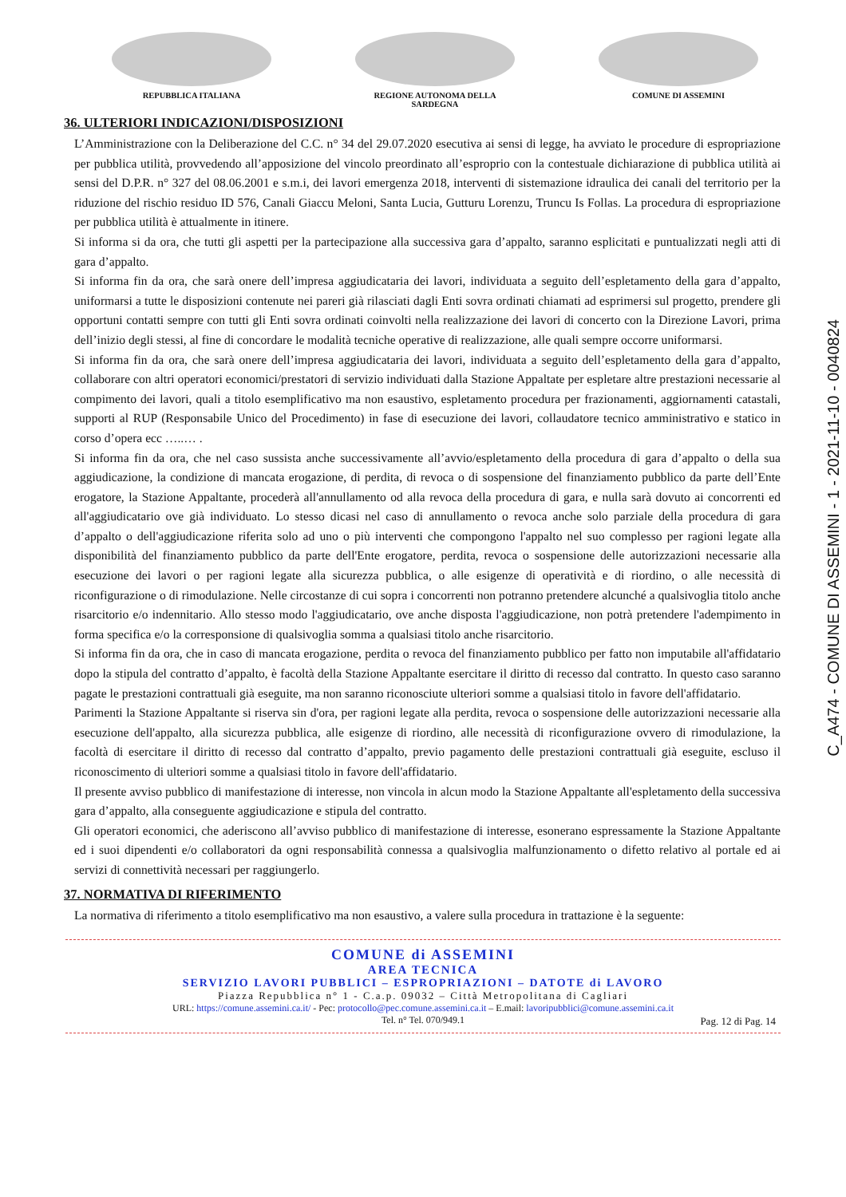REPUBBLICA ITALIANA REGIONE AUTONOMA DELLA SARDEGNA COMUNE DI ASSEMINI
36. ULTERIORI INDICAZIONI/DISPOSIZIONI
L’Amministrazione con la Deliberazione del C.C. n° 34 del 29.07.2020 esecutiva ai sensi di legge, ha avviato le procedure di espropriazione per pubblica utilità, provvedendo all’apposizione del vincolo preordinato all’esproprio con la contestuale dichiarazione di pubblica utilità ai sensi del D.P.R. n° 327 del 08.06.2001 e s.m.i, dei lavori emergenza 2018, interventi di sistemazione idraulica dei canali del territorio per la riduzione del rischio residuo ID 576, Canali Giaccu Meloni, Santa Lucia, Gutturu Lorenzu, Truncu Is Follas. La procedura di espropriazione per pubblica utilità è attualmente in itinere.
Si informa si da ora, che tutti gli aspetti per la partecipazione alla successiva gara d’appalto, saranno esplicitati e puntualizzati negli atti di gara d’appalto.
Si informa fin da ora, che sarà onere dell’impresa aggiudicataria dei lavori, individuata a seguito dell’espletamento della gara d’appalto, uniformarsi a tutte le disposizioni contenute nei pareri già rilasciati dagli Enti sovra ordinati chiamati ad esprimersi sul progetto, prendere gli opportuni contatti sempre con tutti gli Enti sovra ordinati coinvolti nella realizzazione dei lavori di concerto con la Direzione Lavori, prima dell’inizio degli stessi, al fine di concordare le modalità tecniche operative di realizzazione, alle quali sempre occorre uniformarsi.
Si informa fin da ora, che sarà onere dell’impresa aggiudicataria dei lavori, individuata a seguito dell’espletamento della gara d’appalto, collaborare con altri operatori economici/prestatori di servizio individuati dalla Stazione Appaltate per espletare altre prestazioni necessarie al compimento dei lavori, quali a titolo esemplificativo ma non esaustivo, espletamento procedura per frazionamenti, aggiornamenti catastali, supporti al RUP (Responsabile Unico del Procedimento) in fase di esecuzione dei lavori, collaudatore tecnico amministrativo e statico in corso d’opera ecc …..… .
Si informa fin da ora, che nel caso sussista anche successivamente all’avvio/espletamento della procedura di gara d’appalto o della sua aggiudicazione, la condizione di mancata erogazione, di perdita, di revoca o di sospensione del finanziamento pubblico da parte dell’Ente erogatore, la Stazione Appaltante, procederà all'annullamento od alla revoca della procedura di gara, e nulla sarà dovuto ai concorrenti ed all'aggiudicatario ove già individuato. Lo stesso dicasi nel caso di annullamento o revoca anche solo parziale della procedura di gara d’appalto o dell'aggiudicazione riferita solo ad uno o più interventi che compongono l'appalto nel suo complesso per ragioni legate alla disponibilità del finanziamento pubblico da parte dell'Ente erogatore, perdita, revoca o sospensione delle autorizzazioni necessarie alla esecuzione dei lavori o per ragioni legate alla sicurezza pubblica, o alle esigenze di operatività e di riordino, o alle necessità di riconfigurazione o di rimodulazione. Nelle circostanze di cui sopra i concorrenti non potranno pretendere alcunché a qualsivoglia titolo anche risarcitorio e/o indennitario. Allo stesso modo l'aggiudicatario, ove anche disposta l'aggiudicazione, non potrà pretendere l'adempimento in forma specifica e/o la corresponsione di qualsivoglia somma a qualsiasi titolo anche risarcitorio.
Si informa fin da ora, che in caso di mancata erogazione, perdita o revoca del finanziamento pubblico per fatto non imputabile all'affidatario dopo la stipula del contratto d’appalto, è facoltà della Stazione Appaltante esercitare il diritto di recesso dal contratto. In questo caso saranno pagate le prestazioni contrattuali già eseguite, ma non saranno riconosciute ulteriori somme a qualsiasi titolo in favore dell'affidatario.
Parimenti la Stazione Appaltante si riserva sin d'ora, per ragioni legate alla perdita, revoca o sospensione delle autorizzazioni necessarie alla esecuzione dell'appalto, alla sicurezza pubblica, alle esigenze di riordino, alle necessità di riconfigurazione ovvero di rimodulazione, la facoltà di esercitare il diritto di recesso dal contratto d’appalto, previo pagamento delle prestazioni contrattuali già eseguite, escluso il riconoscimento di ulteriori somme a qualsiasi titolo in favore dell'affidatario.
Il presente avviso pubblico di manifestazione di interesse, non vincola in alcun modo la Stazione Appaltante all'espletamento della successiva gara d’appalto, alla conseguente aggiudicazione e stipula del contratto.
Gli operatori economici, che aderiscono all’avviso pubblico di manifestazione di interesse, esonerano espressamente la Stazione Appaltante ed i suoi dipendenti e/o collaboratori da ogni responsabilità connessa a qualsivoglia malfunzionamento o difetto relativo al portale ed ai servizi di connettività necessari per raggiungerlo.
37. NORMATIVA DI RIFERIMENTO
La normativa di riferimento a titolo esemplificativo ma non esaustivo, a valere sulla procedura in trattazione è la seguente:
COMUNE di ASSEMINI
AREA TECNICA
SERVIZIO LAVORI PUBBLICI – ESPROPRIAZIONI – DATOTE di LAVORO
Piazza Repubblica n° 1 - C.a.p. 09032 – Città Metropolitana di Cagliari
URL: https://comune.assemini.ca.it/ - Pec: protocollo@pec.comune.assemini.ca.it – E.mail: lavoripubblici@comune.assemini.ca.it
Tel. n° Tel. 070/949.1
Pag. 12 di Pag. 14
C_A474 - COMUNE DI ASSEMINI - 1 - 2021-11-10 - 0040824